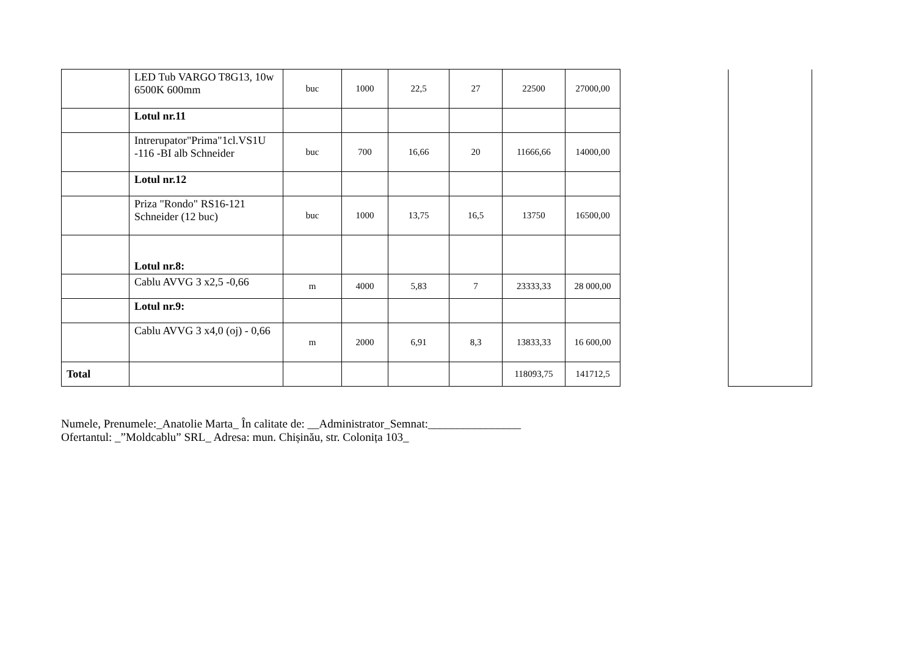| | LED Tub VARGO T8G13, 10w 6500K 600mm | buc | 1000 | 22,5 | 27 | 22500 | 27000,00 | | |
| | Lotul nr.11 | | | | | | | | |
| | Intrerupator"Prima"1cl.VS1U -116 -BI alb Schneider | buc | 700 | 16,66 | 20 | 11666,66 | 14000,00 | | |
| | Lotul nr.12 | | | | | | | | |
| | Priza "Rondo" RS16-121 Schneider (12 buc) | buc | 1000 | 13,75 | 16,5 | 13750 | 16500,00 | | |
| | Lotul nr.8: | | | | | | | | |
| | Cablu AVVG 3 x2,5 -0,66 | m | 4000 | 5,83 | 7 | 23333,33 | 28 000,00 | | |
| | Lotul nr.9: | | | | | | | | |
| | Cablu AVVG 3 x4,0 (oj) - 0,66 | m | 2000 | 6,91 | 8,3 | 13833,33 | 16 600,00 | | |
| Total | | | | | | 118093,75 | 141712,5 | | |
Numele, Prenumele:_Anatolie Marta_ În calitate de: __Administrator_Semnat:________________
Ofertantul: _”Moldcablu” SRL_ Adresa: mun. Chișinău, str. Colonița 103_